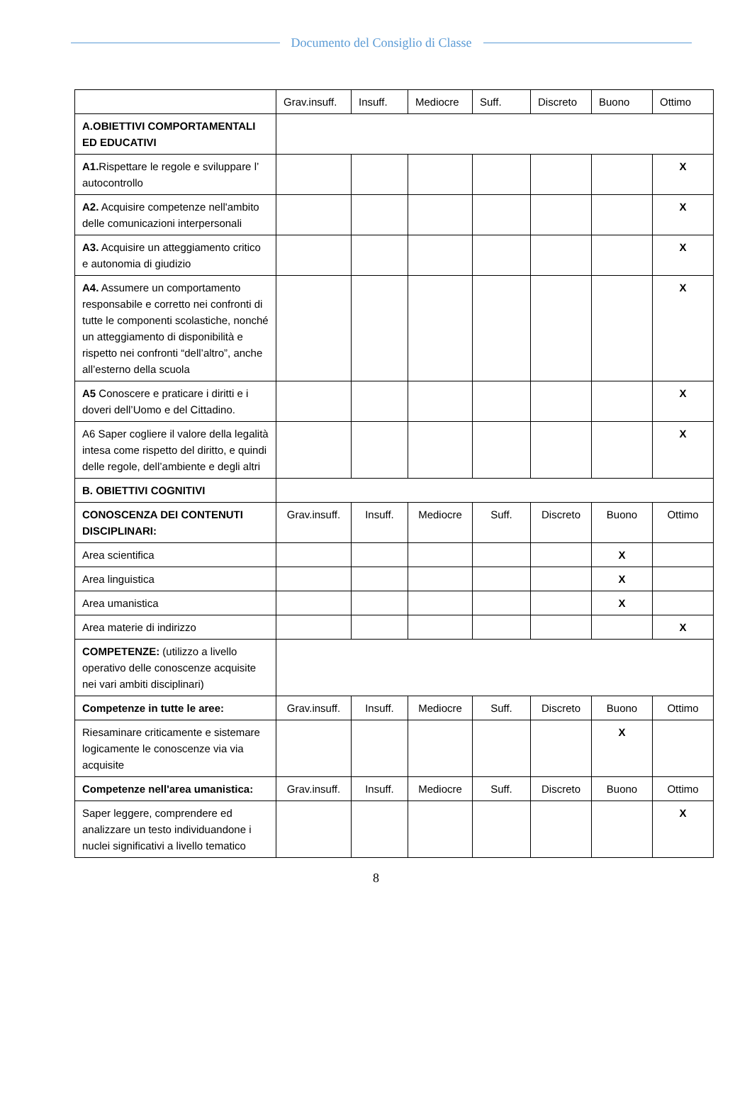Documento del Consiglio di Classe
| | Grav.insuff. | Insuff. | Mediocre | Suff. | Discreto | Buono | Ottimo |
| A.OBIETTIVI COMPORTAMENTALI ED EDUCATIVI | | | | | | | |
| A1. Rispettare le regole e sviluppare l’ autocontrollo | | | | | | | X |
| A2. Acquisire competenze nell'ambito delle comunicazioni interpersonali | | | | | | | X |
| A3. Acquisire un atteggiamento critico e autonomia di giudizio | | | | | | | X |
| A4. Assumere un comportamento responsabile e corretto nei confronti di tutte le componenti scolastiche, nonché un atteggiamento di disponibilità e rispetto nei confronti “dell’altro”, anche all’esterno della scuola | | | | | | | X |
| A5 Conoscere e praticare i diritti e i doveri dell’Uomo e del Cittadino. | | | | | | | X |
| A6 Saper cogliere il valore della legalità intesa come rispetto del diritto, e quindi delle regole, dell’ambiente e degli altri | | | | | | | X |
| B. OBIETTIVI COGNITIVI | | | | | | | |
| CONOSCENZA DEI CONTENUTI DISCIPLINARI: | Grav.insuff. | Insuff. | Mediocre | Suff. | Discreto | Buono | Ottimo |
| Area scientifica | | | | | | X | |
| Area linguistica | | | | | | X | |
| Area umanistica | | | | | | X | |
| Area materie di indirizzo | | | | | | | X |
| COMPETENZE: (utilizzo a livello operativo delle conoscenze acquisite nei vari ambiti disciplinari) | | | | | | | |
| Competenze in tutte le aree: | Grav.insuff. | Insuff. | Mediocre | Suff. | Discreto | Buono | Ottimo |
| Riesaminare criticamente e sistemare logicamente le conoscenze via via acquisite | | | | | | X | |
| Competenze nell'area umanistica: | Grav.insuff. | Insuff. | Mediocre | Suff. | Discreto | Buono | Ottimo |
| Saper leggere, comprendere ed analizzare un testo individuandone i nuclei significativi a livello tematico | | | | | | | X |
8